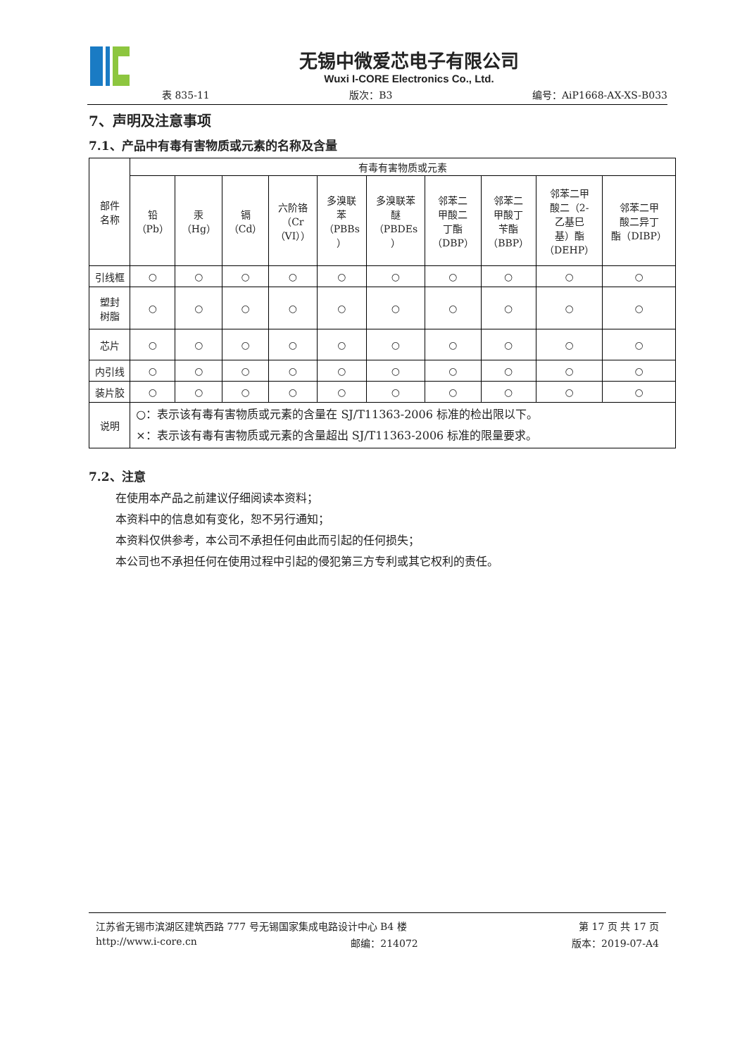无锡中微爱芯电子有限公司
Wuxi I-CORE Electronics Co., Ltd.
表 835-11 版次：B3 编号：AiP1668-AX-XS-B033
7、声明及注意事项
7.1、产品中有毒有害物质或元素的名称及含量
| 部件 名称 | 有毒有害物质或元素 | | | | | | | | | |
| --- | --- | --- | --- | --- | --- | --- | --- | --- | --- | --- |
| | 铅 （Pb） | 汞 （Hg） | 镉 （Cd） | 六阶铬 （Cr （VI）） | 多溴联 苯 （PBBs ） | 多溴联苯 醚 （PBDEs ） | 邻苯二 甲酸二 丁酯 （DBP） | 邻苯二 甲酸丁 苄酯 （BBP） | 邻苯二甲 酸二（2- 乙基巳 基）酯 （DEHP） | 邻苯二甲 酸二异丁 酯（DIBP） |
| 引线框 | ○ | ○ | ○ | ○ | ○ | ○ | ○ | ○ | ○ | ○ |
| 塑封 树脂 | ○ | ○ | ○ | ○ | ○ | ○ | ○ | ○ | ○ | ○ |
| 芯片 | ○ | ○ | ○ | ○ | ○ | ○ | ○ | ○ | ○ | ○ |
| 内引线 | ○ | ○ | ○ | ○ | ○ | ○ | ○ | ○ | ○ | ○ |
| 装片胶 | ○ | ○ | ○ | ○ | ○ | ○ | ○ | ○ | ○ | ○ |
| 说明 | ○：表示该有毒有害物质或元素的含量在 SJ/T11363-2006 标准的检出限以下。 ×：表示该有毒有害物质或元素的含量超出 SJ/T11363-2006 标准的限量要求。 | | | | | | | | | |
7.2、注意
在使用本产品之前建议仔细阅读本资料；
本资料中的信息如有变化，恕不另行通知；
本资料仅供参考，本公司不承担任何由此而引起的任何损失；
本公司也不承担任何在使用过程中引起的侵犯第三方专利或其它权利的责任。
江苏省无锡市滨湖区建筑西路 777 号无锡国家集成电路设计中心 B4 楼 第 17 页 共 17 页
http://www.i-core.cn 邮编：214072 版本：2019-07-A4